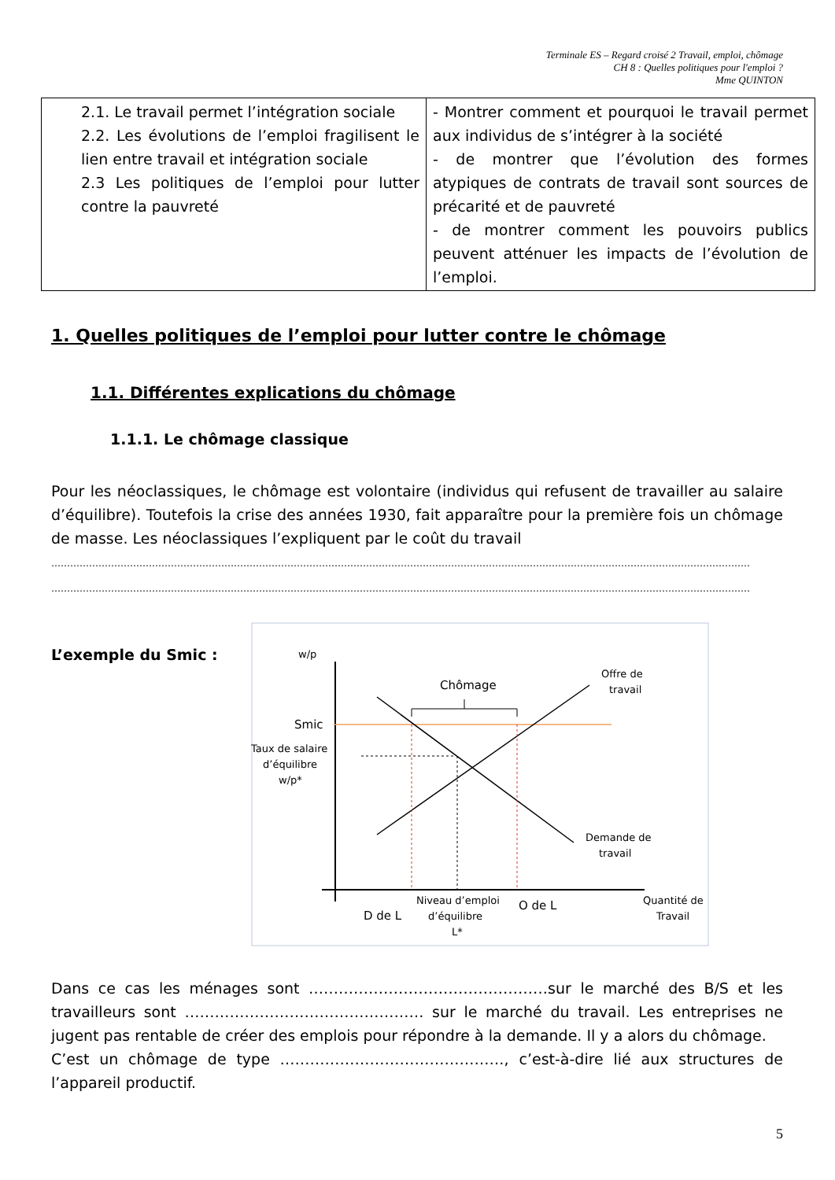Terminale ES – Regard croisé 2 Travail, emploi, chômage
CH 8 : Quelles politiques pour l'emploi ?
Mme QUINTON
| 2.1. Le travail permet l’intégration sociale 2.2. Les évolutions de l’emploi fragilisent le lien entre travail et intégration sociale 2.3 Les politiques de l’emploi pour lutter contre la pauvreté | - Montrer comment et pourquoi le travail permet aux individus de s’intégrer à la société - de montrer que l’évolution des formes atypiques de contrats de travail sont sources de précarité et de pauvreté - de montrer comment les pouvoirs publics peuvent atténuer les impacts de l’évolution de l’emploi. |
1. Quelles politiques de l’emploi pour lutter contre le chômage
1.1. Différentes explications du chômage
1.1.1. Le chômage classique
Pour les néoclassiques, le chômage est volontaire (individus qui refusent de travailler au salaire d’équilibre). Toutefois la crise des années 1930, fait apparaître pour la première fois un chômage de masse. Les néoclassiques l’expliquent par le coût du travail
……………………………………………………………………………………………………………………………………………………………………………………………………
……………………………………………………………………………………………………………………………………………………………………………………………………
L’exemple du Smic :
w/p
Chômage
Offre de
travail
Smic
Taux de salaire
d’équilibre
w/p*
Demande de
travail
D de L
Niveau d’emploi
d’équilibre
L*
O de L
Quantité de
Travail
Dans ce cas les ménages sont …………………………………………sur le marché des B/S et les travailleurs sont ………………………………………… sur le marché du travail. Les entreprises ne jugent pas rentable de créer des emplois pour répondre à la demande. Il y a alors du chômage.
C’est un chômage de type ………………………………………, c’est-à-dire lié aux structures de l’appareil productif.
5